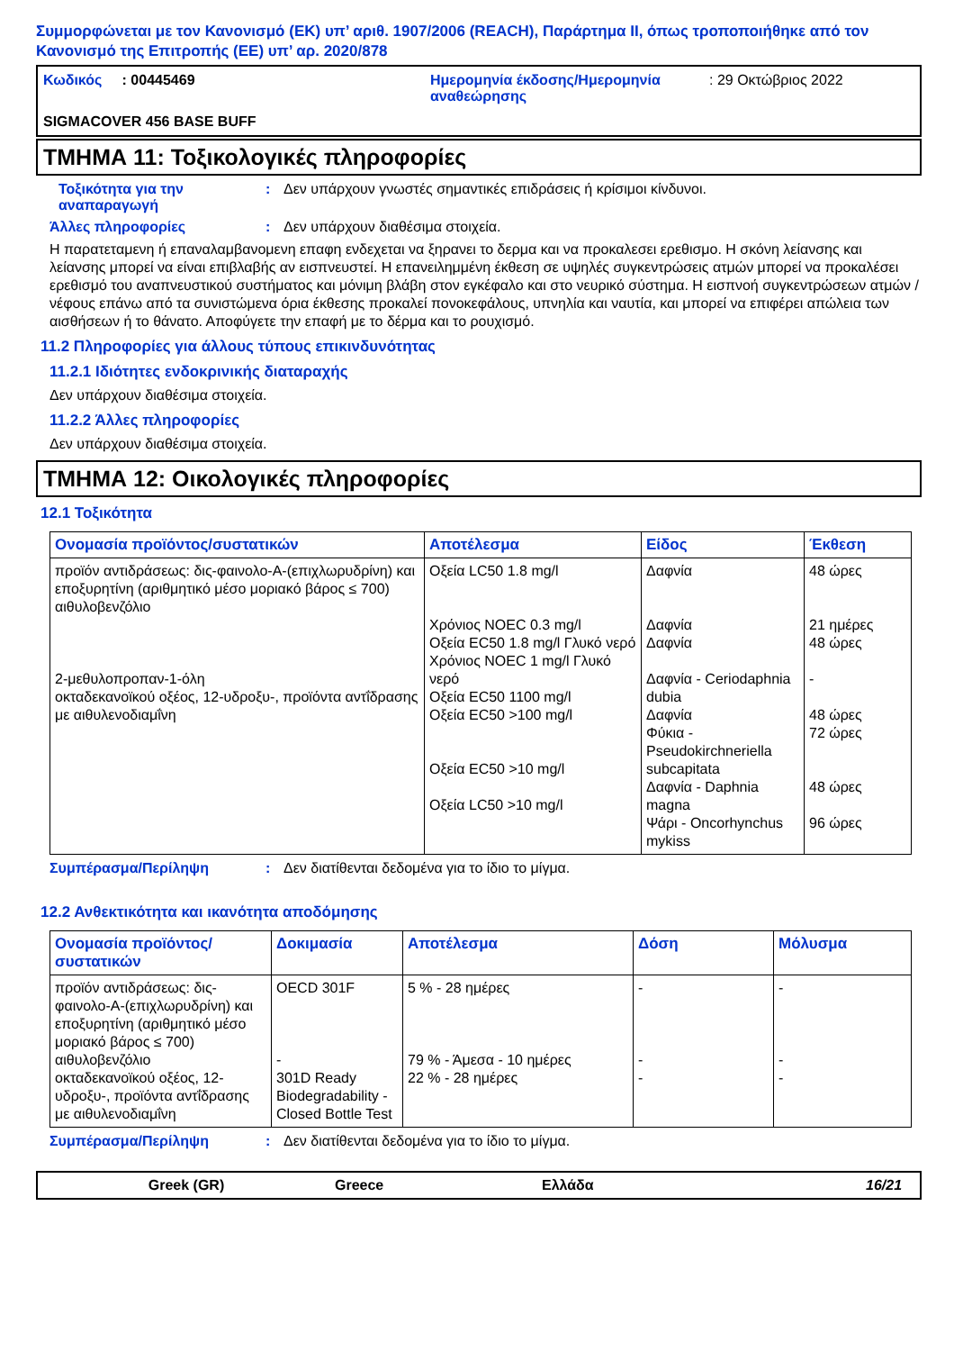Συμμορφώνεται με τον Κανονισμό (ΕΚ) υπ’ αριθ. 1907/2006 (REACH), Παράρτημα II, όπως τροποποιήθηκε από τον Κανονισμό της Επιτροπής (ΕΕ) υπ’ αρ. 2020/878
Κωδικός : 00445469 Ημερομηνία έκδοσης/Ημερομηνία αναθεώρησης
: 29 Οκτώβριος 2022
SIGMACOVER 456 BASE BUFF
ΤΜΗΜΑ 11: Τοξικολογικές πληροφορίες
Τοξικότητα για την αναπαραγωγή
: Δεν υπάρχουν γνωστές σημαντικές επιδράσεις ή κρίσιμοι κίνδυνοι.
Άλλες πληροφορίες : Δεν υπάρχουν διαθέσιμα στοιχεία.
Η παρατεταμενη ή επαναλαμβανομενη επαφη ενδεχεται να ξηρανει το δερμα και να προκαλεσει ερεθισμο. Η σκόνη λείανσης και λείανσης μπορεί να είναι επιβλαβής αν εισπνευστεί. Η επανειλημμένη έκθεση σε υψηλές συγκεντρώσεις ατμών μπορεί να προκαλέσει ερεθισμό του αναπνευστικού συστήματος και μόνιμη βλάβη στον εγκέφαλο και στο νευρικό σύστημα. Η εισπνοή συγκεντρώσεων ατμών / νέφους επάνω από τα συνιστώμενα όρια έκθεσης προκαλεί πονοκεφάλους, υπνηλία και ναυτία, και μπορεί να επιφέρει απώλεια των αισθήσεων ή το θάνατο. Αποφύγετε την επαφή με το δέρμα και το ρουχισμό.
11.2 Πληροφορίες για άλλους τύπους επικινδυνότητας
11.2.1 Ιδιότητες ενδοκρινικής διαταραχής
Δεν υπάρχουν διαθέσιμα στοιχεία.
11.2.2 Άλλες πληροφορίες
Δεν υπάρχουν διαθέσιμα στοιχεία.
ΤΜΗΜΑ 12: Οικολογικές πληροφορίες
12.1 Τοξικότητα
| Ονομασία προϊόντος/συστατικών | Αποτέλεσμα | Είδος | Έκθεση |
| --- | --- | --- | --- |
| προϊόν αντιδράσεως: δις-φαινολο-Α-(επιχλωρυδρίνη) και εποξυρητίνη (αριθμητικό μέσο μοριακό βάρος ≤ 700) αιθυλοβενζόλιο 2-μεθυλοπροπαν-1-όλη οκταδεκανοϊκού οξέος, 12-υδροξυ-, προϊόντα αντΐδρασης με αιθυλενοδιαμΐνη | Οξεία LC50 1.8 mg/l Χρόνιος NOEC 0.3 mg/l Οξεία EC50 1.8 mg/l Γλυκό νερό Χρόνιος NOEC 1 mg/l Γλυκό νερό Οξεία EC50 1100 mg/l Οξεία EC50 >100 mg/l Οξεία EC50 >10 mg/l Οξεία LC50 >10 mg/l | Δαφνία Δαφνία Δαφνία Δαφνία - Ceriodaphnia dubia Δαφνία Φύκια - Pseudokirchneriella subcapitata Δαφνία - Daphnia magna Ψάρι - Oncorhynchus mykiss | 48 ώρες 21 ημέρες 48 ώρες - 48 ώρες 72 ώρες 48 ώρες 96 ώρες |
Συμπέρασμα/Περίληψη : Δεν διατίθενται δεδομένα για το ίδιο το μίγμα.
12.2 Ανθεκτικότητα και ικανότητα αποδόμησης
| Ονομασία προϊόντος/ συστατικών | Δοκιμασία | Αποτέλεσμα | Δόση | Μόλυσμα |
| --- | --- | --- | --- | --- |
| προϊόν αντιδράσεως: δις-φαινολο-Α-(επιχλωρυδρίνη) και εποξυρητίνη (αριθμητικό μέσο μοριακό βάρος ≤ 700) αιθυλοβενζόλιο οκταδεκανοϊκού οξέος, 12-υδροξυ-, προϊόντα αντΐδρασης με αιθυλενοδιαμΐνη | OECD 301F - 301D Ready Biodegradability - Closed Bottle Test | 5 % - 28 ημέρες 79 % - Άμεσα - 10 ημέρες 22 % - 28 ημέρες | - - - | - - - |
Συμπέρασμα/Περίληψη : Δεν διατίθενται δεδομένα για το ίδιο το μίγμα.
Greek (GR) Greece Ελλάδα 16/21